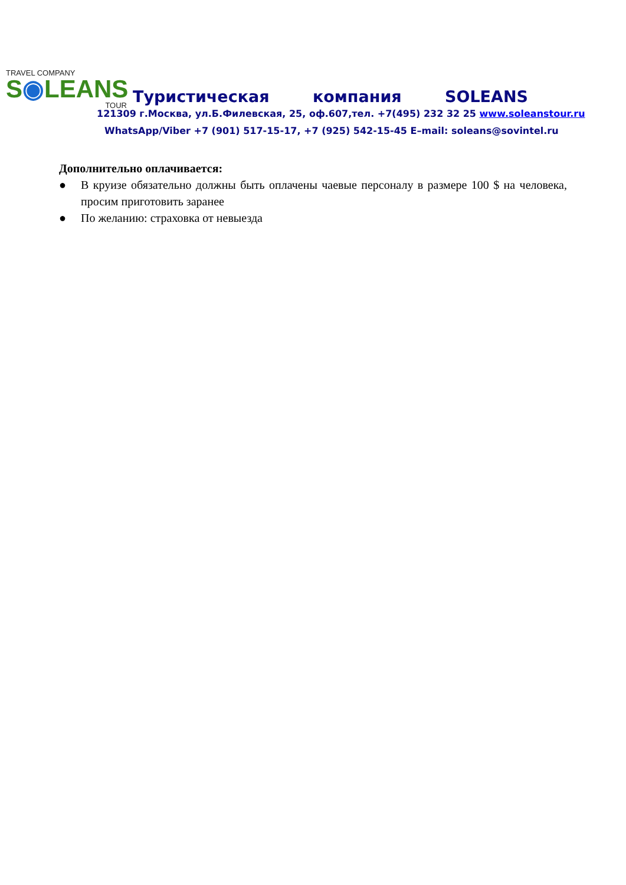TRAVEL COMPANY
S◉LEANS
TOUR
Туристическая компания SOLEANS
121309 г.Москва, ул.Б.Филевская, 25, оф.607,тел. +7(495) 232 32 25 www.soleanstour.ru
WhatsApp/Viber +7 (901) 517-15-17, +7 (925) 542-15-45 E–mail: soleans@sovintel.ru
Дополнительно оплачивается:
● В круизе обязательно должны быть оплачены чаевые персоналу в размере 100 $ на человека, просим приготовить заранее
● По желанию: страховка от невыезда